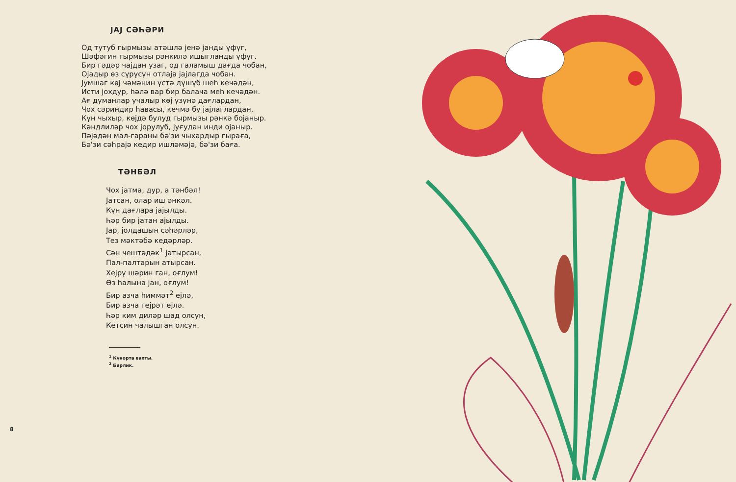JAJ СӘҺӘРИ
Од тутуб гырмызы атәшлә јенә јанды үфүг,
Шәфәгин гырмызы рәнкилә ишыгланды үфүг.
Бир гәдәр чајдан узаг, од галамыш дағда чобан,
Ојадыр өз сүрүсүн отлаја јајлагда чобан.
Јумшаг көј чәмәнин үстә дүшүб шеһ кечәдән,
Исти јохдур, һәлә вар бир балача меһ кечәдән.
Ағ думанлар учалыр көј үзүнә дағлардан,
Чох сәриндир һавасы, кечмә бу јајлаглардан.
Күн чыхыр, көјдә булуд гырмызы рәнкә бојаныр.
Кәндлиләр чох јорулуб, јуғудан инди ојаныр.
Пәјәдән мал-гараны бә'зи чыхардыр гыраға,
Бә'зи сәһрајә кедир ишләмәјә, бә'зи бағa.
ТӘНБӘЛ
Чох јатма, дур, а тәнбәл!
Јатсан, олар иш әнкәл.
Күн дағлара јајылды.
Һәр бир јатан ајылды.
Јар, јолдашын сәһәрләр,
Тез мәктәбә кедәрләр.
Сән чештәдәк<sup>1</sup> јатырсан,
Пал-палтарын атырсан.
Хејрү шәрин ган, оғлум!
Өз һалына јан, оғлум!
Бир азча һиммәт<sup>2</sup> ејлә,
Бир азча гејрәт ејлә.
Һәр ким диләр шад олсун,
Кетсин чалышган олсун.
<sup>1</sup> Күнорта вахты.
<sup>2</sup> Бирлик.
8